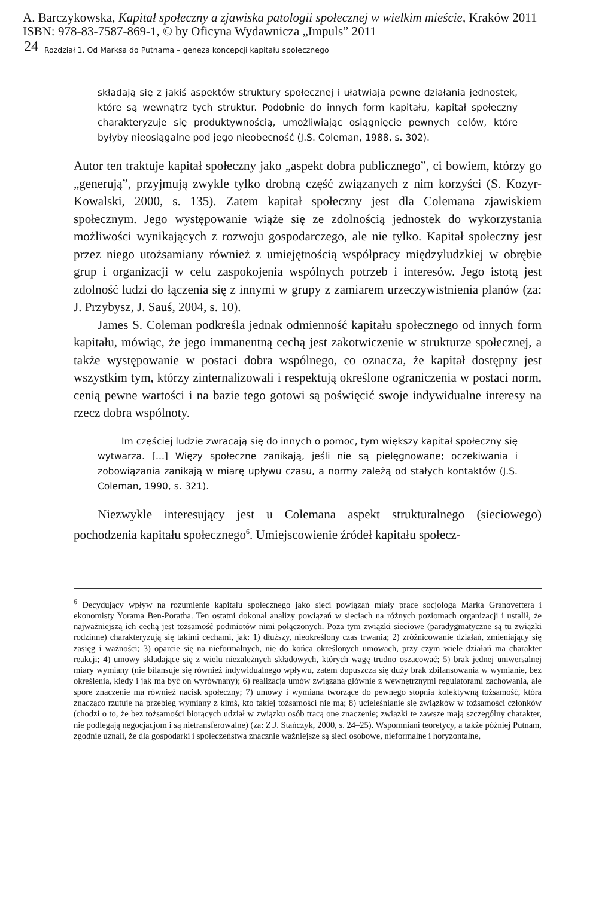A. Barczykowska, Kapitał społeczny a zjawiska patologii społecznej w wielkim mieście, Kraków 2011
ISBN: 978-83-7587-869-1, © by Oficyna Wydawnicza „Impuls” 2011
24 Rozdział 1. Od Marksa do Putnama – geneza koncepcji kapitału społecznego
składają się z jakiś aspektów struktury społecznej i ułatwiają pewne działania jednostek, które są wewnątrz tych struktur. Podobnie do innych form kapitału, kapitał społeczny charakteryzuje się produktywnością, umożliwiając osiągnięcie pewnych celów, które byłyby nieosiągalne pod jego nieobecność (J.S. Coleman, 1988, s. 302).
Autor ten traktuje kapitał społeczny jako „aspekt dobra publicznego”, ci bowiem, którzy go „generują”, przyjmują zwykle tylko drobną część związanych z nim korzyści (S. Kozyr-Kowalski, 2000, s. 135). Zatem kapitał społeczny jest dla Colemana zjawiskiem społecznym. Jego występowanie wiąże się ze zdolnością jednostek do wykorzystania możliwości wynikających z rozwoju gospodarczego, ale nie tylko. Kapitał społeczny jest przez niego utożsamiany również z umiejętnością współpracy międzyludzkiej w obrębie grup i organizacji w celu zaspokojenia wspólnych potrzeb i interesów. Jego istotą jest zdolność ludzi do łączenia się z innymi w grupy z zamiarem urzeczywistnienia planów (za: J. Przybysz, J. Sauś, 2004, s. 10).
James S. Coleman podkreśla jednak odmienność kapitału społecznego od innych form kapitału, mówiąc, że jego immanentną cechą jest zakotwiczenie w strukturze społecznej, a także występowanie w postaci dobra wspólnego, co oznacza, że kapitał dostępny jest wszystkim tym, którzy zinternalizowali i respektują określone ograniczenia w postaci norm, cenią pewne wartości i na bazie tego gotowi są poświęcić swoje indywidualne interesy na rzecz dobra wspólnoty.
Im częściej ludzie zwracają się do innych o pomoc, tym większy kapitał społeczny się wytwarza. [...] Więzy społeczne zanikają, jeśli nie są pielęgnowane; oczekiwania i zobowiązania zanikają w miarę upływu czasu, a normy zależą od stałych kontaktów (J.S. Coleman, 1990, s. 321).
Niezwykle interesujący jest u Colemana aspekt strukturalnego (sieciowego) pochodzenia kapitału społecznego<sup>6</sup>. Umiejscowienie źródeł kapitału społecz-
<sup>6</sup> Decydujący wpływ na rozumienie kapitału społecznego jako sieci powiązań miały prace socjologa Marka Granovettera i ekonomisty Yorama Ben-Poratha. Ten ostatni dokonał analizy powiązań w sieciach na różnych poziomach organizacji i ustalił, że najważniejszą ich cechą jest tożsamość podmiotów nimi połączonych. Poza tym związki sieciowe (paradygmatyczne są tu związki rodzinne) charakteryzują się takimi cechami, jak: 1) dłuższy, nieokreślony czas trwania; 2) zróżnicowanie działań, zmieniający się zasięg i ważności; 3) oparcie się na nieformalnych, nie do końca określonych umowach, przy czym wiele działań ma charakter reakcji; 4) umowy składające się z wielu niezależnych składowych, których wagę trudno oszacować; 5) brak jednej uniwersalnej miary wymiany (nie bilansuje się również indywidualnego wpływu, zatem dopuszcza się duży brak zbilansowania w wymianie, bez określenia, kiedy i jak ma być on wyrównany); 6) realizacja umów związana głównie z wewnętrznymi regulatorami zachowania, ale spore znaczenie ma również nacisk społeczny; 7) umowy i wymiana tworzące do pewnego stopnia kolektywną tożsamość, która znacząco rzutuje na przebieg wymiany z kimś, kto takiej tożsamości nie ma; 8) ucieleśnianie się związków w tożsamości członków (chodzi o to, że bez tożsamości biorących udział w związku osób tracą one znaczenie; związki te zawsze mają szczególny charakter, nie podlegają negocjacjom i są nietransferowalne) (za: Z.J. Stańczyk, 2000, s. 24–25). Wspomniani teoretycy, a także później Putnam, zgodnie uznali, że dla gospodarki i społeczeństwa znacznie ważniejsze są sieci osobowe, nieformalne i horyzontalne,